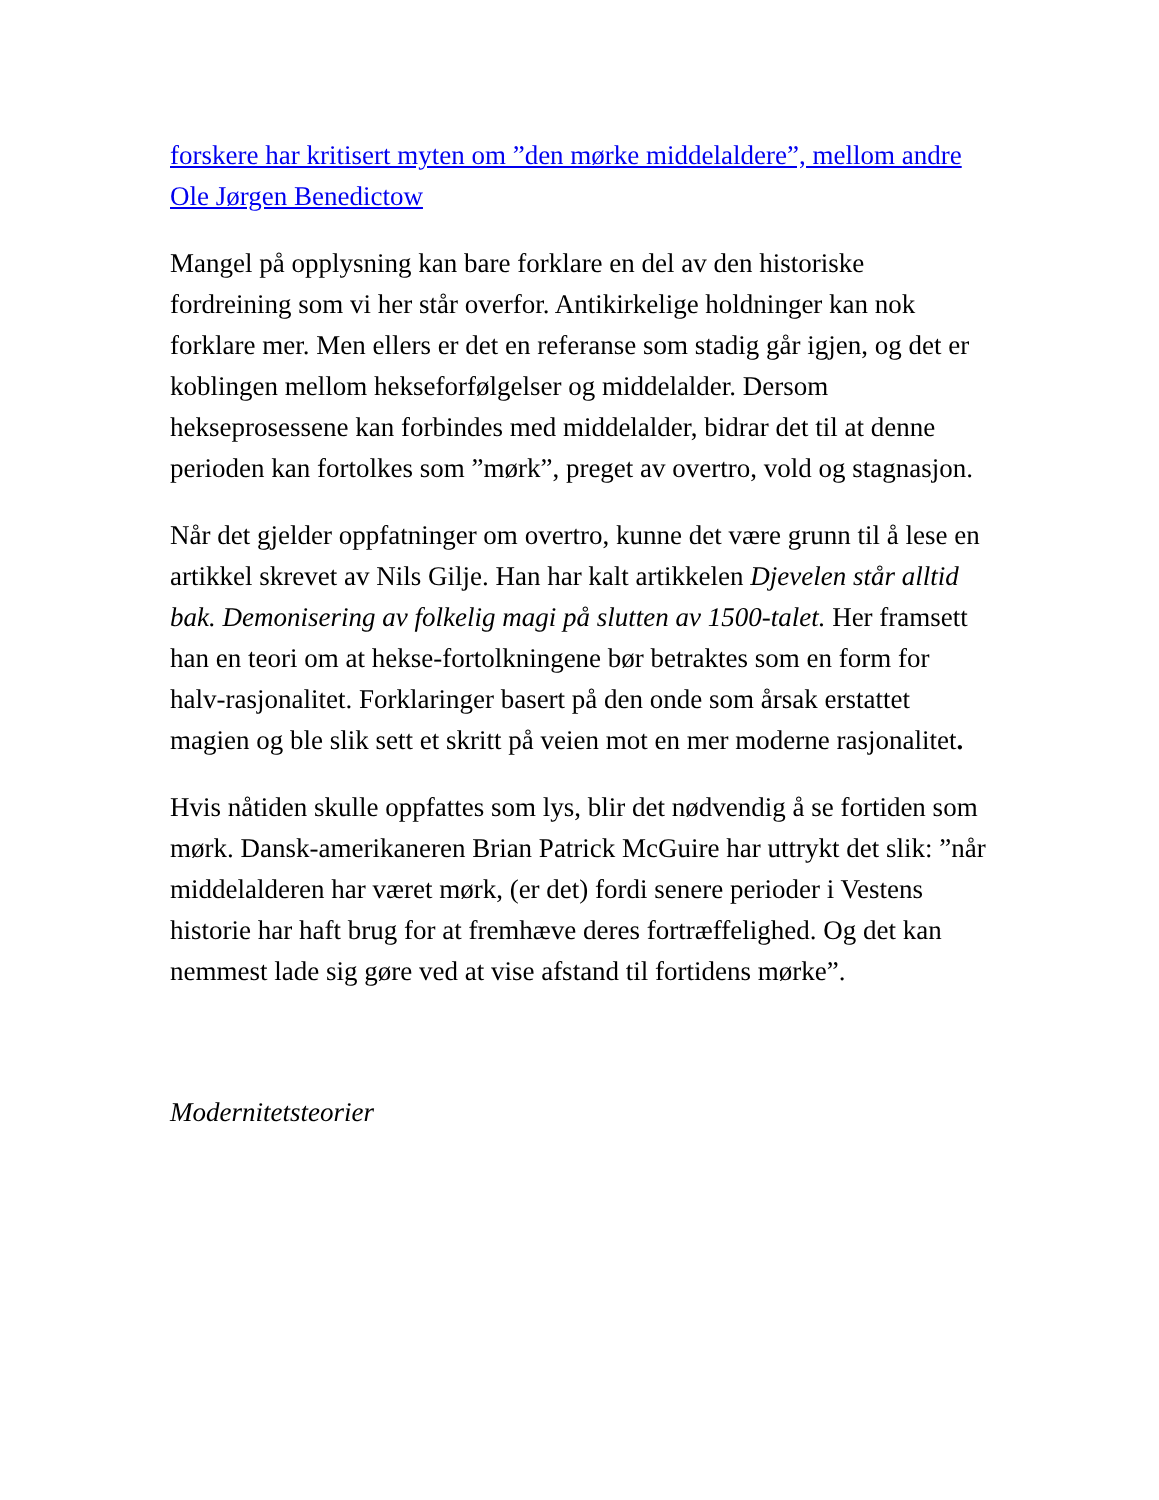forskere har kritisert myten om ”den mørke middelaldere”, mellom andre Ole Jørgen Benedictow
Mangel på opplysning kan bare forklare en del av den historiske fordreining som vi her står overfor. Antikirkelige holdninger kan nok forklare mer. Men ellers er det en referanse som stadig går igjen, og det er koblingen mellom hekseforfølgelser og middelalder. Dersom hekseprosessene kan forbindes med middelalder, bidrar det til at denne perioden kan fortolkes som ”mørk”, preget av overtro, vold og stagnasjon.
Når det gjelder oppfatninger om overtro, kunne det være grunn til å lese en artikkel skrevet av Nils Gilje. Han har kalt artikkelen Djevelen står alltid bak. Demonisering av folkelig magi på slutten av 1500-talet. Her framsett han en teori om at hekse-fortolkningene bør betraktes som en form for halv-rasjonalitet. Forklaringer basert på den onde som årsak erstattet magien og ble slik sett et skritt på veien mot en mer moderne rasjonalitet.
Hvis nåtiden skulle oppfattes som lys, blir det nødvendig å se fortiden som mørk. Dansk-amerikaneren Brian Patrick McGuire har uttrykt det slik: ”når middelalderen har været mørk, (er det) fordi senere perioder i Vestens historie har haft brug for at fremhæve deres fortræffelighed. Og det kan nemmest lade sig gøre ved at vise afstand til fortidens mørke”.
Modernitetsteorier